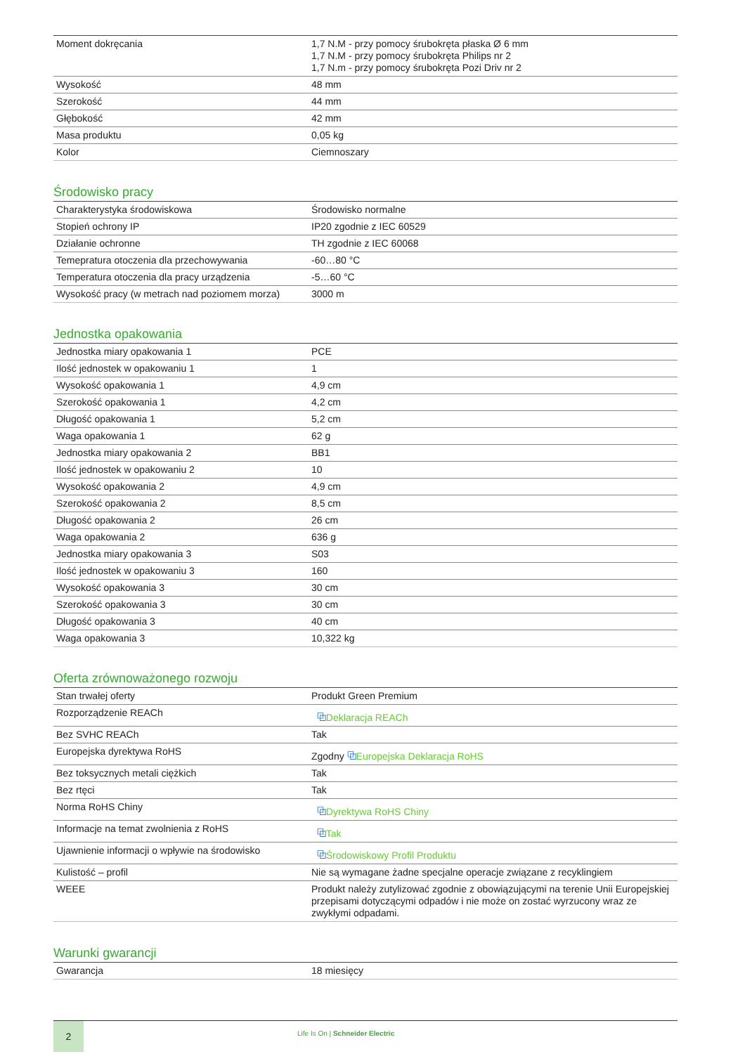| Moment dokręcania | 1,7 N.M - przy pomocy śrubokręta płaska Ø 6 mm 1,7 N.M - przy pomocy śrubokręta Philips nr 2 1,7 N.m - przy pomocy śrubokręta Pozi Driv nr 2 |
| Wysokość | 48 mm |
| Szerokość | 44 mm |
| Głębokość | 42 mm |
| Masa produktu | 0,05 kg |
| Kolor | Ciemnoszary |
Środowisko pracy
| Charakterystyka środowiskowa | Środowisko normalne |
| Stopień ochrony IP | IP20 zgodnie z IEC 60529 |
| Działanie ochronne | TH zgodnie z IEC 60068 |
| Temepratura otoczenia dla przechowywania | -60…80 °C |
| Temperatura otoczenia dla pracy urządzenia | -5…60 °C |
| Wysokość pracy (w metrach nad poziomem morza) | 3000 m |
Jednostka opakowania
| Jednostka miary opakowania 1 | PCE |
| Ilość jednostek w opakowaniu 1 | 1 |
| Wysokość opakowania 1 | 4,9 cm |
| Szerokość opakowania 1 | 4,2 cm |
| Długość opakowania 1 | 5,2 cm |
| Waga opakowania 1 | 62 g |
| Jednostka miary opakowania 2 | BB1 |
| Ilość jednostek w opakowaniu 2 | 10 |
| Wysokość opakowania 2 | 4,9 cm |
| Szerokość opakowania 2 | 8,5 cm |
| Długość opakowania 2 | 26 cm |
| Waga opakowania 2 | 636 g |
| Jednostka miary opakowania 3 | S03 |
| Ilość jednostek w opakowaniu 3 | 160 |
| Wysokość opakowania 3 | 30 cm |
| Szerokość opakowania 3 | 30 cm |
| Długość opakowania 3 | 40 cm |
| Waga opakowania 3 | 10,322 kg |
Oferta zrównoważonego rozwoju
| Stan trwałej oferty | Produkt Green Premium |
| Rozporządzenie REACh | ⧉ Deklaracja REACh |
| Bez SVHC REACh | Tak |
| Europejska dyrektywa RoHS | Zgodny ⧉ Europejska Deklaracja RoHS |
| Bez toksycznych metali ciężkich | Tak |
| Bez rtęci | Tak |
| Norma RoHS Chiny | ⧉ Dyrektywa RoHS Chiny |
| Informacje na temat zwolnienia z RoHS | ⧉ Tak |
| Ujawnienie informacji o wpływie na środowisko | ⧉ Środowiskowy Profil Produktu |
| Kulistość – profil | Nie są wymagane żadne specjalne operacje związane z recyklingiem |
| WEEE | Produkt należy zutylizować zgodnie z obowiązującymi na terenie Unii Europejskiej przepisami dotyczącymi odpadów i nie może on zostać wyrzucony wraz ze zwykłymi odpadami. |
Warunki gwarancji
| Gwarancja | 18 miesięcy |
2
Life Is On | Schneider Electric